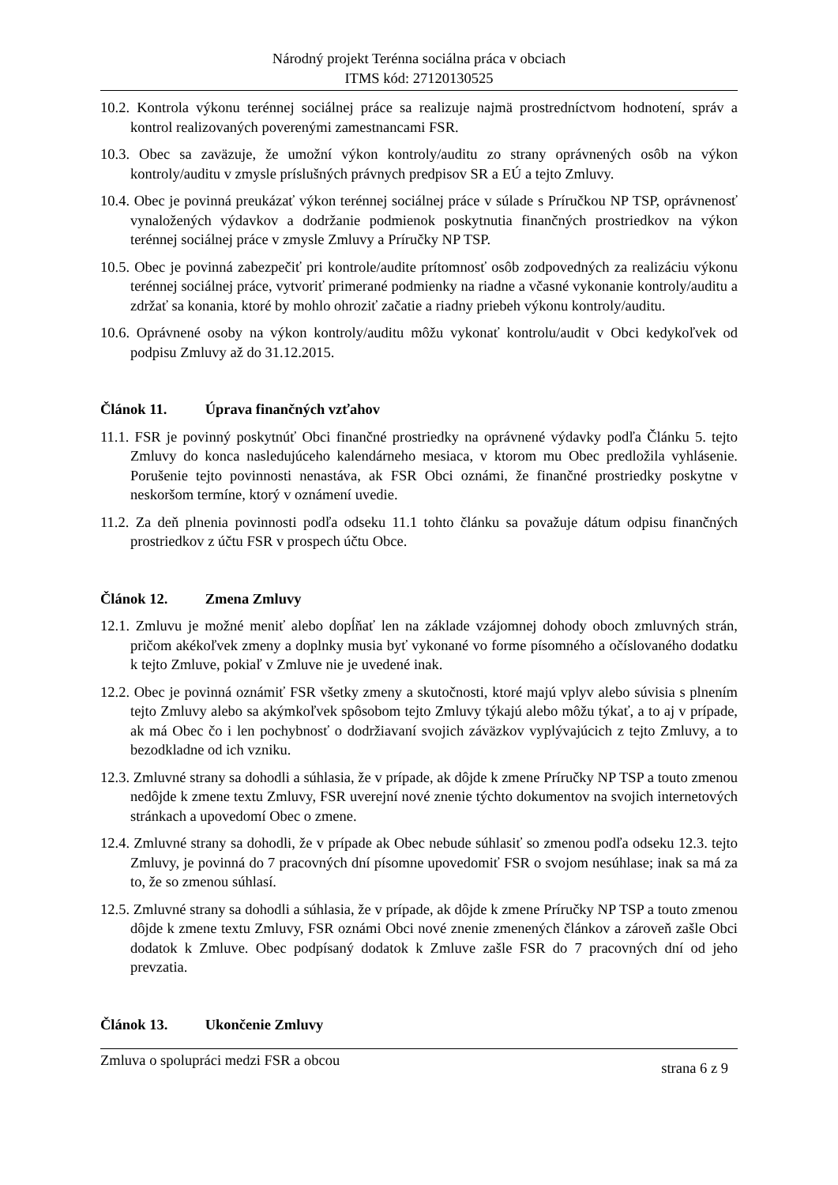Národný projekt Terénna sociálna práca v obciach
ITMS kód: 27120130525
10.2. Kontrola výkonu terénnej sociálnej práce sa realizuje najmä prostredníctvom hodnotení, správ a kontrol realizovaných poverenými zamestnancami FSR.
10.3. Obec sa zaväzuje, že umožní výkon kontroly/auditu zo strany oprávnených osôb na výkon kontroly/auditu v zmysle príslušných právnych predpisov SR a EÚ a tejto Zmluvy.
10.4. Obec je povinná preukázať výkon terénnej sociálnej práce v súlade s Príručkou NP TSP, oprávnenosť vynaložených výdavkov a dodržanie podmienok poskytnutia finančných prostriedkov na výkon terénnej sociálnej práce v zmysle Zmluvy a Príručky NP TSP.
10.5. Obec je povinná zabezpečiť pri kontrole/audite prítomnosť osôb zodpovedných za realizáciu výkonu terénnej sociálnej práce, vytvoriť primerané podmienky na riadne a včasné vykonanie kontroly/auditu a zdržať sa konania, ktoré by mohlo ohroziť začatie a riadny priebeh výkonu kontroly/auditu.
10.6. Oprávnené osoby na výkon kontroly/auditu môžu vykonať kontrolu/audit v Obci kedykoľvek od podpisu Zmluvy až do 31.12.2015.
Článok 11. Úprava finančných vzťahov
11.1. FSR je povinný poskytnúť Obci finančné prostriedky na oprávnené výdavky podľa Článku 5. tejto Zmluvy do konca nasledujúceho kalendárneho mesiaca, v ktorom mu Obec predložila vyhlásenie. Porušenie tejto povinnosti nenastáva, ak FSR Obci oznámi, že finančné prostriedky poskytne v neskoršom termíne, ktorý v oznámení uvedie.
11.2. Za deň plnenia povinnosti podľa odseku 11.1 tohto článku sa považuje dátum odpisu finančných prostriedkov z účtu FSR v prospech účtu Obce.
Článok 12. Zmena Zmluvy
12.1. Zmluvu je možné meniť alebo dopĺňať len na základe vzájomnej dohody oboch zmluvných strán, pričom akékoľvek zmeny a doplnky musia byť vykonané vo forme písomného a očíslovaného dodatku k tejto Zmluve, pokiaľ v Zmluve nie je uvedené inak.
12.2. Obec je povinná oznámiť FSR všetky zmeny a skutočnosti, ktoré majú vplyv alebo súvisia s plnením tejto Zmluvy alebo sa akýmkoľvek spôsobom tejto Zmluvy týkajú alebo môžu týkať, a to aj v prípade, ak má Obec čo i len pochybnosť o dodržiavaní svojich záväzkov vyplývajúcich z tejto Zmluvy, a to bezodkladne od ich vzniku.
12.3. Zmluvné strany sa dohodli a súhlasia, že v prípade, ak dôjde k zmene Príručky NP TSP a touto zmenou nedôjde k zmene textu Zmluvy, FSR uverejní nové znenie týchto dokumentov na svojich internetových stránkach a upovedomí Obec o zmene.
12.4. Zmluvné strany sa dohodli, že v prípade ak Obec nebude súhlasiť so zmenou podľa odseku 12.3. tejto Zmluvy, je povinná do 7 pracovných dní písomne upovedomiť FSR o svojom nesúhlase; inak sa má za to, že so zmenou súhlasí.
12.5. Zmluvné strany sa dohodli a súhlasia, že v prípade, ak dôjde k zmene Príručky NP TSP a touto zmenou dôjde k zmene textu Zmluvy, FSR oznámi Obci nové znenie zmenených článkov a zároveň zašle Obci dodatok k Zmluve. Obec podpísaný dodatok k Zmluve zašle FSR do 7 pracovných dní od jeho prevzatia.
Článok 13. Ukončenie Zmluvy
Zmluva o spolupráci medzi FSR a obcou strana 6 z 9